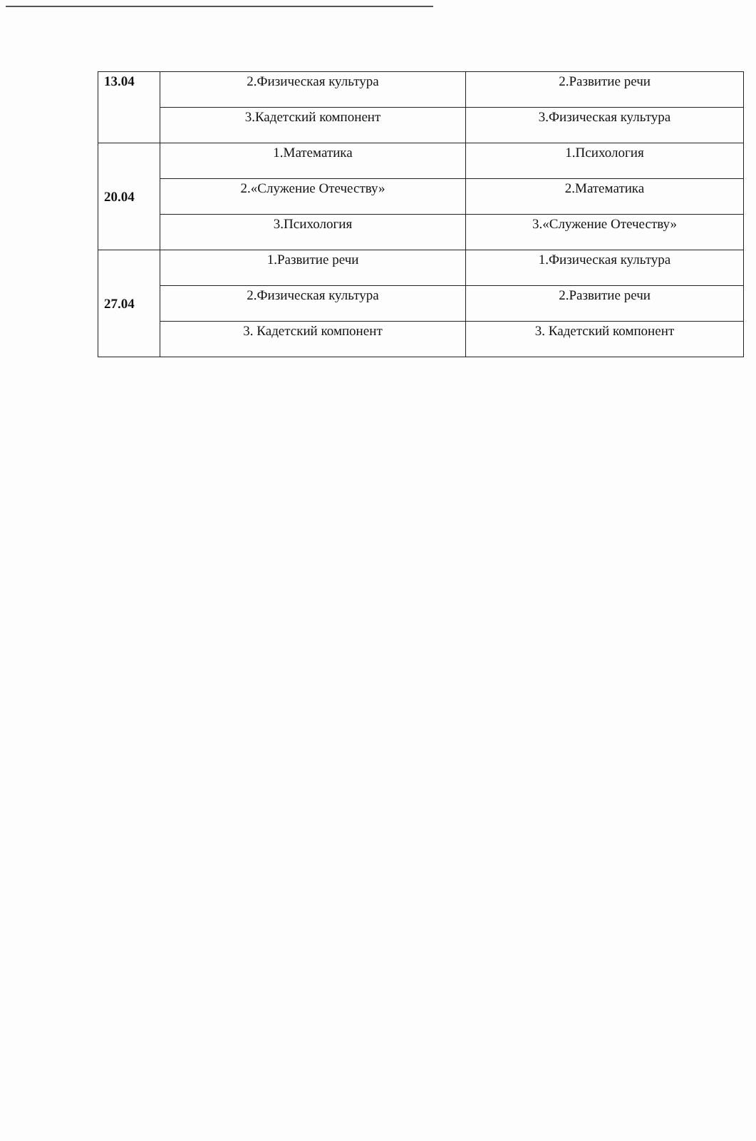| 13.04 | 2.Физическая культура | 2.Развитие речи |
| | 3.Кадетский компонент | 3.Физическая культура |
| 20.04 | 1.Математика | 1.Психология |
| | 2.«Служение Отечеству» | 2.Математика |
| | 3.Психология | 3.«Служение Отечеству» |
| 27.04 | 1.Развитие речи | 1.Физическая культура |
| | 2.Физическая культура | 2.Развитие речи |
| | 3. Кадетский компонент | 3. Кадетский компонент |